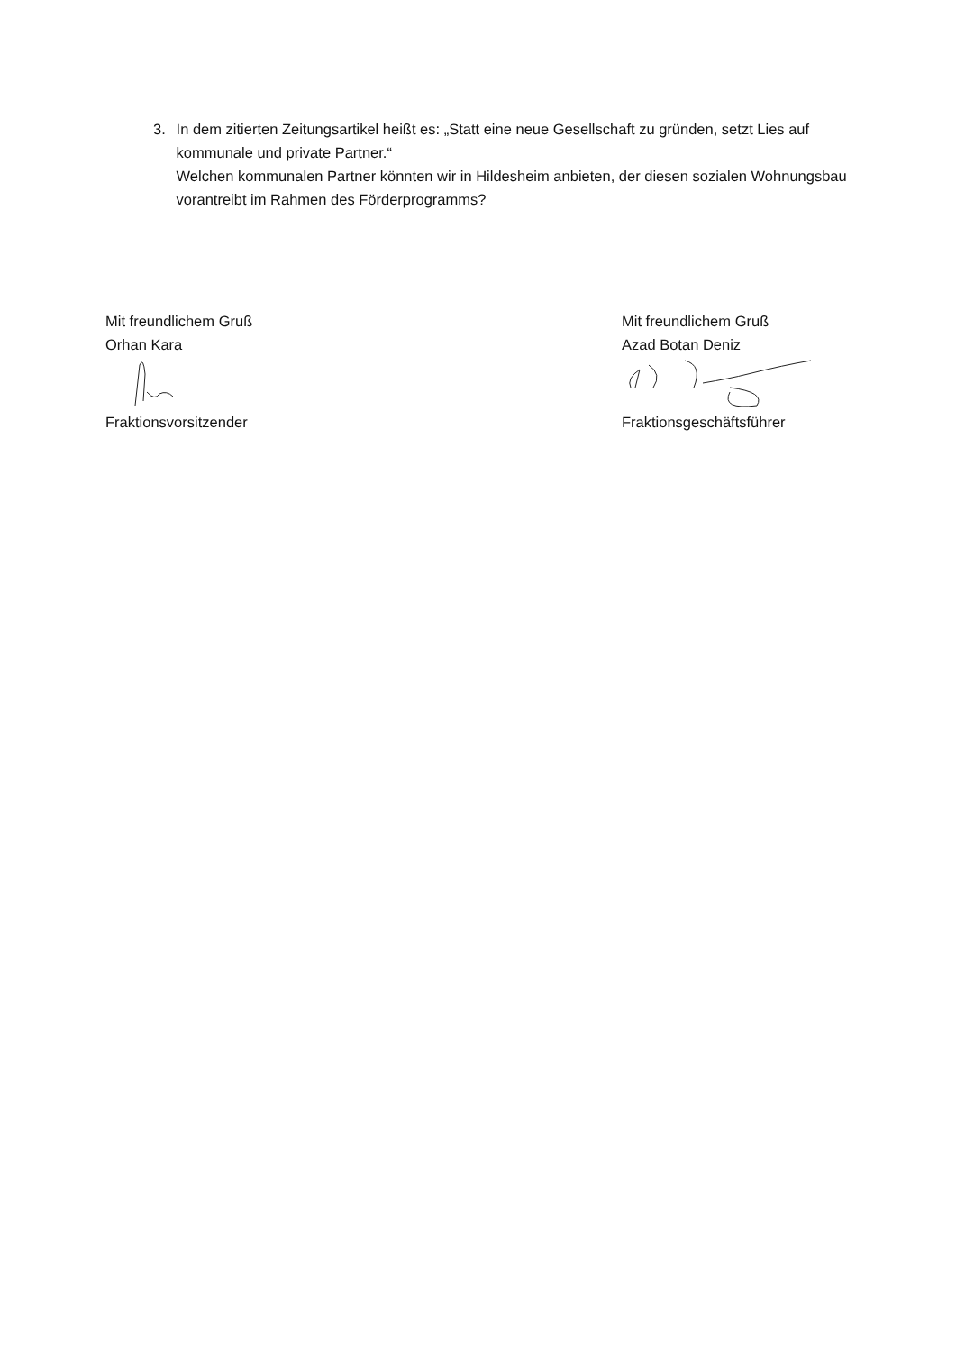3. In dem zitierten Zeitungsartikel heißt es: „Statt eine neue Gesellschaft zu gründen, setzt Lies auf kommunale und private Partner.“
Welchen kommunalen Partner könnten wir in Hildesheim anbieten, der diesen sozialen Wohnungsbau vorantreibt im Rahmen des Förderprogramms?
Mit freundlichem Gruß
Orhan Kara
Fraktionsvorsitzender
Mit freundlichem Gruß
Azad Botan Deniz
Fraktionsgeschäftsführer